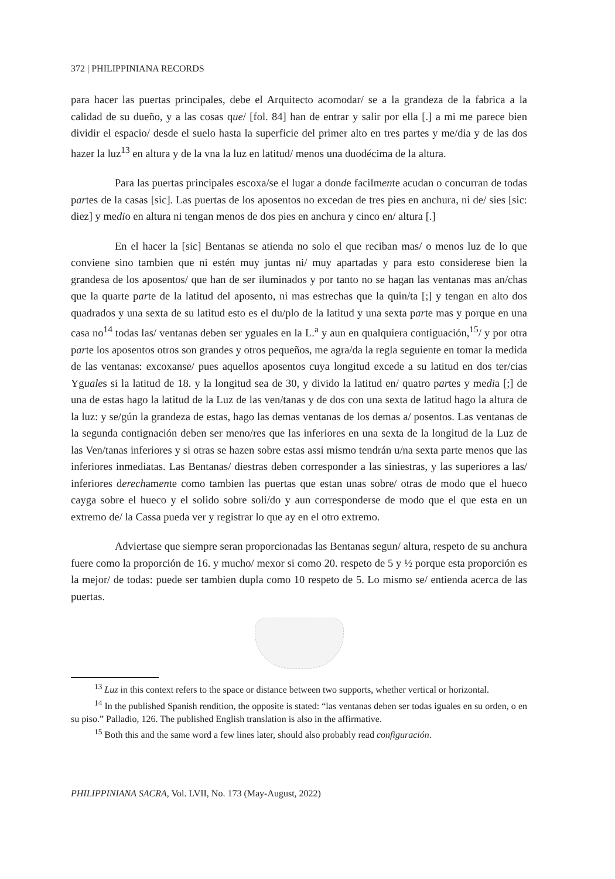372 | PHILIPPINIANA RECORDS
para hacer las puertas principales, debe el Arquitecto acomodar/ se a la grandeza de la fabrica a la calidad de su dueño, y a las cosas que/ [fol. 84] han de entrar y salir por ella [.] a mi me parece bien dividir el espacio/ desde el suelo hasta la superficie del primer alto en tres partes y me/dia y de las dos hazer la luz<sup>13</sup> en altura y de la vna la luz en latitud/ menos una duodécima de la altura.
Para las puertas principales escoxa/se el lugar a donde facilmente acudan o concurran de todas partes de la casas [sic]. Las puertas de los aposentos no excedan de tres pies en anchura, ni de/ sies [sic: diez] y medio en altura ni tengan menos de dos pies en anchura y cinco en/ altura [.]
En el hacer la [sic] Bentanas se atienda no solo el que reciban mas/ o menos luz de lo que conviene sino tambien que ni estén muy juntas ni/ muy apartadas y para esto considerese bien la grandesa de los aposentos/ que han de ser iluminados y por tanto no se hagan las ventanas mas an/chas que la quarte parte de la latitud del aposento, ni mas estrechas que la quin/ta [;] y tengan en alto dos quadrados y una sexta de su latitud esto es el du/plo de la latitud y una sexta parte mas y porque en una casa no<sup>14</sup> todas las/ ventanas deben ser yguales en la L.<sup>a</sup> y aun en qualquiera contiguación,<sup>15</sup>/ y por otra parte los aposentos otros son grandes y otros pequeños, me agra/da la regla seguiente en tomar la medida de las ventanas: excoxanse/ pues aquellos aposentos cuya longitud excede a su latitud en dos ter/cias Yguales si la latitud de 18. y la longitud sea de 30, y divido la latitud en/ quatro partes y media [;] de una de estas hago la latitud de la Luz de las ven/tanas y de dos con una sexta de latitud hago la altura de la luz: y se/gún la grandeza de estas, hago las demas ventanas de los demas a/ posentos. Las ventanas de la segunda contignación deben ser meno/res que las inferiores en una sexta de la longitud de la Luz de las Ven/tanas inferiores y si otras se hazen sobre estas assi mismo tendrán u/na sexta parte menos que las inferiores inmediatas. Las Bentanas/ diestras deben corresponder a las siniestras, y las superiores a las/ inferiores derechamente como tambien las puertas que estan unas sobre/ otras de modo que el hueco cayga sobre el hueco y el solido sobre soli/do y aun corresponderse de modo que el que esta en un extremo de/ la Cassa pueda ver y registrar lo que ay en el otro extremo.
Adviertase que siempre seran proporcionadas las Bentanas segun/ altura, respeto de su anchura fuere como la proporción de 16. y mucho/ mexor si como 20. respeto de 5 y ½ porque esta proporción es la mejor/ de todas: puede ser tambien dupla como 10 respeto de 5. Lo mismo se/ entienda acerca de las puertas.
<sup>13</sup> Luz in this context refers to the space or distance between two supports, whether vertical or horizontal.
<sup>14</sup> In the published Spanish rendition, the opposite is stated: “las ventanas deben ser todas iguales en su orden, o en su piso.” Palladio, 126. The published English translation is also in the affirmative.
<sup>15</sup> Both this and the same word a few lines later, should also probably read configuración.
PHILIPPINIANA SACRA, Vol. LVII, No. 173 (May-August, 2022)